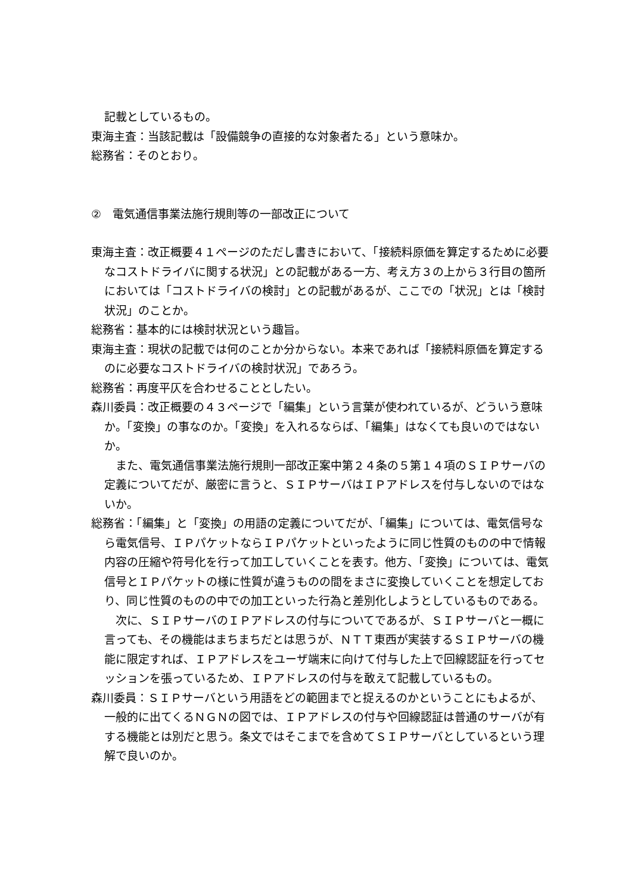記載としているもの。
東海主査：当該記載は「設備競争の直接的な対象者たる」という意味か。
総務省：そのとおり。
②　電気通信事業法施行規則等の一部改正について
東海主査：改正概要４１ページのただし書きにおいて、「接続料原価を算定するために必要なコストドライバに関する状況」との記載がある一方、考え方３の上から３行目の箇所においては「コストドライバの検討」との記載があるが、ここでの「状況」とは「検討状況」のことか。
総務省：基本的には検討状況という趣旨。
東海主査：現状の記載では何のことか分からない。本来であれば「接続料原価を算定するのに必要なコストドライバの検討状況」であろう。
総務省：再度平仄を合わせることとしたい。
森川委員：改正概要の４３ページで「編集」という言葉が使われているが、どういう意味か。「変換」の事なのか。「変換」を入れるならば、「編集」はなくても良いのではないか。
また、電気通信事業法施行規則一部改正案中第２４条の５第１４項のＳＩＰサーバの定義についてだが、厳密に言うと、ＳＩＰサーバはＩＰアドレスを付与しないのではないか。
総務省：「編集」と「変換」の用語の定義についてだが、「編集」については、電気信号なら電気信号、ＩＰパケットならＩＰパケットといったように同じ性質のものの中で情報内容の圧縮や符号化を行って加工していくことを表す。他方、「変換」については、電気信号とＩＰパケットの様に性質が違うものの間をまさに変換していくことを想定しており、同じ性質のものの中での加工といった行為と差別化しようとしているものである。
次に、ＳＩＰサーバのＩＰアドレスの付与についてであるが、ＳＩＰサーバと一概に言っても、その機能はまちまちだとは思うが、ＮＴＴ東西が実装するＳＩＰサーバの機能に限定すれば、ＩＰアドレスをユーザ端末に向けて付与した上で回線認証を行ってセッションを張っているため、ＩＰアドレスの付与を敢えて記載しているもの。
森川委員：ＳＩＰサーバという用語をどの範囲までと捉えるのかということにもよるが、一般的に出てくるＮＧＮの図では、ＩＰアドレスの付与や回線認証は普通のサーバが有する機能とは別だと思う。条文ではそこまでを含めてＳＩＰサーバとしているという理解で良いのか。